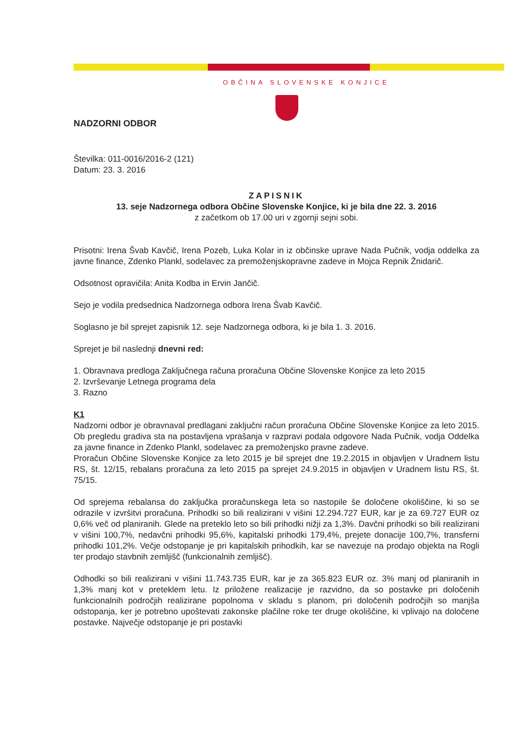OBČINA SLOVENSKE KONJICE
NADZORNI ODBOR
Številka: 011-0016/2016-2 (121)
Datum: 23. 3. 2016
ZAPISNIK
13. seje Nadzornega odbora Občine Slovenske Konjice, ki je bila dne 22. 3. 2016
z začetkom ob 17.00 uri v zgornji sejni sobi.
Prisotni: Irena Švab Kavčič, Irena Pozeb, Luka Kolar in iz občinske uprave Nada Pučnik, vodja oddelka za javne finance, Zdenko Plankl, sodelavec za premoženjskopravne zadeve in Mojca Repnik Žnidarič.
Odsotnost opravičila: Anita Kodba in Ervin Jančič.
Sejo je vodila predsednica Nadzornega odbora Irena Švab Kavčič.
Soglasno je bil sprejet zapisnik 12. seje Nadzornega odbora, ki je bila 1. 3. 2016.
Sprejet je bil naslednji dnevni red:
1. Obravnava predloga Zaključnega računa proračuna Občine Slovenske Konjice za leto 2015
2. Izvrševanje Letnega programa dela
3. Razno
K1
Nadzorni odbor je obravnaval predlagani zaključni račun proračuna Občine Slovenske Konjice za leto 2015. Ob pregledu gradiva sta na postavljena vprašanja v razpravi podala odgovore Nada Pučnik, vodja Oddelka za javne finance in Zdenko Plankl, sodelavec za premoženjsko pravne zadeve.
Proračun Občine Slovenske Konjice za leto 2015 je bil sprejet dne 19.2.2015 in objavljen v Uradnem listu RS, št. 12/15, rebalans proračuna za leto 2015 pa sprejet 24.9.2015 in objavljen v Uradnem listu RS, št. 75/15.
Od sprejema rebalansa do zaključka proračunskega leta so nastopile še določene okoliščine, ki so se odrazile v izvršitvi proračuna. Prihodki so bili realizirani v višini 12.294.727 EUR, kar je za 69.727 EUR oz 0,6% več od planiranih. Glede na preteklo leto so bili prihodki nižji za 1,3%. Davčni prihodki so bili realizirani v višini 100,7%, nedavčni prihodki 95,6%, kapitalski prihodki 179,4%, prejete donacije 100,7%, transferni prihodki 101,2%. Večje odstopanje je pri kapitalskih prihodkih, kar se navezuje na prodajo objekta na Rogli ter prodajo stavbnih zemljišč (funkcionalnih zemljišč).
Odhodki so bili realizirani v višini 11.743.735 EUR, kar je za 365.823 EUR oz. 3% manj od planiranih in 1,3% manj kot v preteklem letu. Iz priložene realizacije je razvidno, da so postavke pri določenih funkcionalnih področjih realizirane popolnoma v skladu s planom, pri določenih področjih so manjša odstopanja, ker je potrebno upoštevati zakonske plačilne roke ter druge okoliščine, ki vplivajo na določene postavke. Največje odstopanje je pri postavki